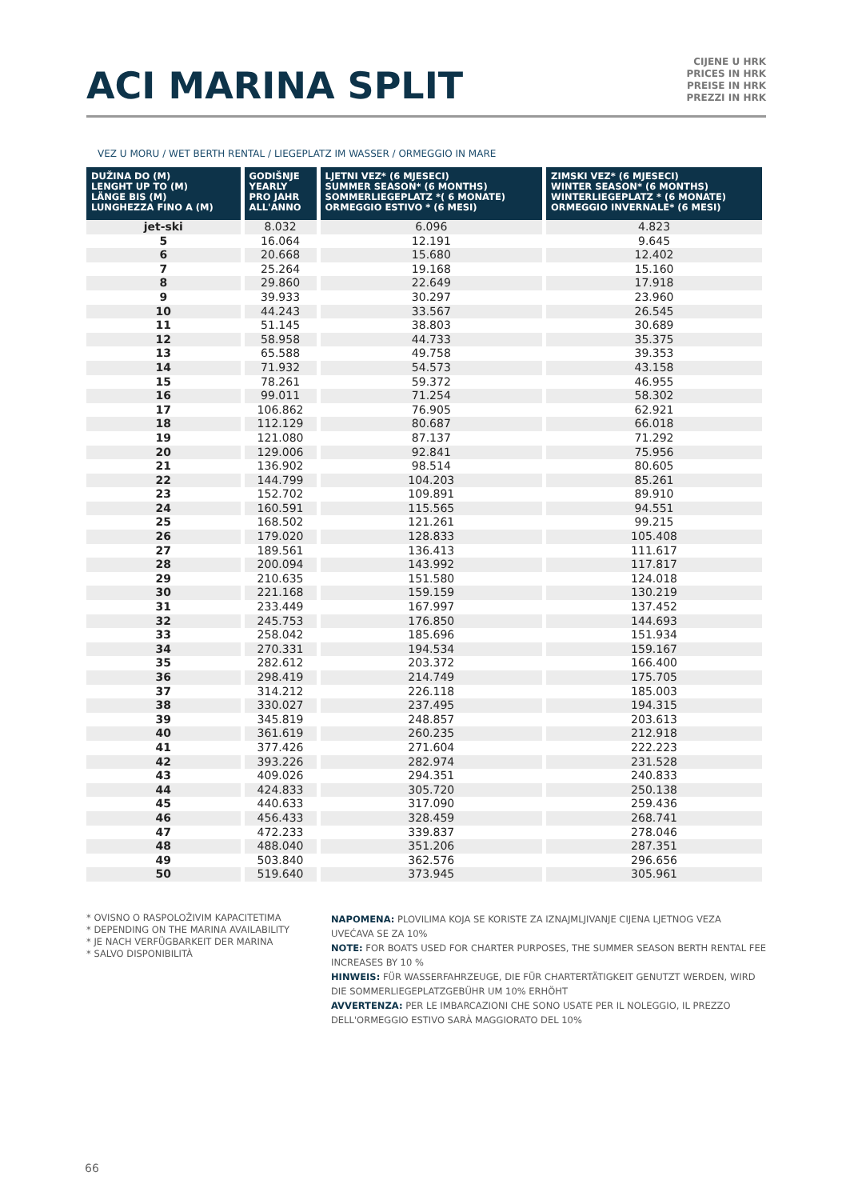ACI MARINA SPLIT
CIJENE U HRK
PRICES IN HRK
PREISE IN HRK
PREZZI IN HRK
VEZ U MORU / WET BERTH RENTAL / LIEGEPLATZ IM WASSER / ORMEGGIO IN MARE
| DUŽINA DO (M) LENGHT UP TO (M) LÄNGE BIS (M) LUNGHEZZA FINO A (M) | GODIŠNJE YEARLY PRO JAHR ALL'ANNO | LJETNI VEZ* (6 MJESECI) SUMMER SEASON* (6 MONTHS) SOMMERLIEGEPLATZ *( 6 MONATE) ORMEGGIO ESTIVO * (6 MESI) | ZIMSKI VEZ* (6 MJESECI) WINTER SEASON* (6 MONTHS) WINTERLIEGEPLATZ * (6 MONATE) ORMEGGIO INVERNALE* (6 MESI) |
| --- | --- | --- | --- |
| jet-ski | 8.032 | 6.096 | 4.823 |
| 5 | 16.064 | 12.191 | 9.645 |
| 6 | 20.668 | 15.680 | 12.402 |
| 7 | 25.264 | 19.168 | 15.160 |
| 8 | 29.860 | 22.649 | 17.918 |
| 9 | 39.933 | 30.297 | 23.960 |
| 10 | 44.243 | 33.567 | 26.545 |
| 11 | 51.145 | 38.803 | 30.689 |
| 12 | 58.958 | 44.733 | 35.375 |
| 13 | 65.588 | 49.758 | 39.353 |
| 14 | 71.932 | 54.573 | 43.158 |
| 15 | 78.261 | 59.372 | 46.955 |
| 16 | 99.011 | 71.254 | 58.302 |
| 17 | 106.862 | 76.905 | 62.921 |
| 18 | 112.129 | 80.687 | 66.018 |
| 19 | 121.080 | 87.137 | 71.292 |
| 20 | 129.006 | 92.841 | 75.956 |
| 21 | 136.902 | 98.514 | 80.605 |
| 22 | 144.799 | 104.203 | 85.261 |
| 23 | 152.702 | 109.891 | 89.910 |
| 24 | 160.591 | 115.565 | 94.551 |
| 25 | 168.502 | 121.261 | 99.215 |
| 26 | 179.020 | 128.833 | 105.408 |
| 27 | 189.561 | 136.413 | 111.617 |
| 28 | 200.094 | 143.992 | 117.817 |
| 29 | 210.635 | 151.580 | 124.018 |
| 30 | 221.168 | 159.159 | 130.219 |
| 31 | 233.449 | 167.997 | 137.452 |
| 32 | 245.753 | 176.850 | 144.693 |
| 33 | 258.042 | 185.696 | 151.934 |
| 34 | 270.331 | 194.534 | 159.167 |
| 35 | 282.612 | 203.372 | 166.400 |
| 36 | 298.419 | 214.749 | 175.705 |
| 37 | 314.212 | 226.118 | 185.003 |
| 38 | 330.027 | 237.495 | 194.315 |
| 39 | 345.819 | 248.857 | 203.613 |
| 40 | 361.619 | 260.235 | 212.918 |
| 41 | 377.426 | 271.604 | 222.223 |
| 42 | 393.226 | 282.974 | 231.528 |
| 43 | 409.026 | 294.351 | 240.833 |
| 44 | 424.833 | 305.720 | 250.138 |
| 45 | 440.633 | 317.090 | 259.436 |
| 46 | 456.433 | 328.459 | 268.741 |
| 47 | 472.233 | 339.837 | 278.046 |
| 48 | 488.040 | 351.206 | 287.351 |
| 49 | 503.840 | 362.576 | 296.656 |
| 50 | 519.640 | 373.945 | 305.961 |
* OVISNO O RASPOLOŽIVIM KAPACITETIMA
* DEPENDING ON THE MARINA AVAILABILITY
* JE NACH VERFÜGBARKEIT DER MARINA
* SALVO DISPONIBILITÀ
NAPOMENA: PLOVILIMA KOJA SE KORISTE ZA IZNAJMLJIVANJE CIJENA LJETNOG VEZA UVEĆAVA SE ZA 10%
NOTE: FOR BOATS USED FOR CHARTER PURPOSES, THE SUMMER SEASON BERTH RENTAL FEE INCREASES BY 10 %
HINWEIS: FÜR WASSERFAHRZEUGE, DIE FÜR CHARTERTÄTIGKEIT GENUTZT WERDEN, WIRD DIE SOMMERLIEGEPLATZGEBÜHR UM 10% ERHÖHT
AVVERTENZA: PER LE IMBARCAZIONI CHE SONO USATE PER IL NOLEGGIO, IL PREZZO DELL'ORMEGGIO ESTIVO SARÀ MAGGIORATO DEL 10%
66